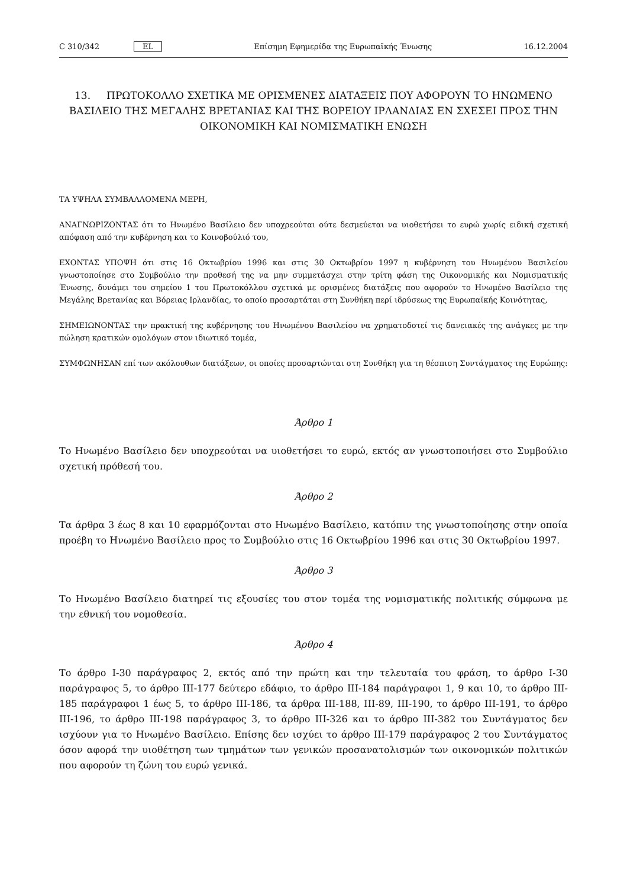C 310/342 EL Επίσημη Εφημερίδα της Ευρωπαϊκής Ένωσης 16.12.2004
13. ΠΡΩΤΟΚΟΛΛΟ ΣΧΕΤΙΚΑ ΜΕ ΟΡΙΣΜΕΝΕΣ ΔΙΑΤΑΞΕΙΣ ΠΟΥ ΑΦΟΡΟΥΝ ΤΟ ΗΝΩΜΕΝΟ ΒΑΣΙΛΕΙΟ ΤΗΣ ΜΕΓΑΛΗΣ ΒΡΕΤΑΝΙΑΣ ΚΑΙ ΤΗΣ ΒΟΡΕΙΟΥ ΙΡΛΑΝΔΙΑΣ ΕΝ ΣΧΕΣΕΙ ΠΡΟΣ ΤΗΝ ΟΙΚΟΝΟΜΙΚΗ ΚΑΙ ΝΟΜΙΣΜΑΤΙΚΗ ΕΝΩΣΗ
ΤΑ ΥΨΗΛΑ ΣΥΜΒΑΛΛΟΜΕΝΑ ΜΕΡΗ,
ΑΝΑΓΝΩΡΙΖΟΝΤΑΣ ότι το Ηνωμένο Βασίλειο δεν υποχρεούται ούτε δεσμεύεται να υιοθετήσει το ευρώ χωρίς ειδική σχετική απόφαση από την κυβέρνηση και το Κοινοβούλιό του,
ΕΧΟΝΤΑΣ ΥΠΟΨΗ ότι στις 16 Οκτωβρίου 1996 και στις 30 Οκτωβρίου 1997 η κυβέρνηση του Ηνωμένου Βασιλείου γνωστοποίησε στο Συμβούλιο την προθεσή της να μην συμμετάσχει στην τρίτη φάση της Οικονομικής και Νομισματικής Ένωσης, δυνάμει του σημείου 1 του Πρωτοκόλλου σχετικά με ορισμένες διατάξεις που αφορούν το Ηνωμένο Βασίλειο της Μεγάλης Βρετανίας και Βόρειας Ιρλανδίας, το οποίο προσαρτάται στη Συνθήκη περί ιδρύσεως της Ευρωπαϊκής Κοινότητας,
ΣΗΜΕΙΩΝΟΝΤΑΣ την πρακτική της κυβέρνησης του Ηνωμένου Βασιλείου να χρηματοδοτεί τις δανειακές της ανάγκες με την πώληση κρατικών ομολόγων στον ιδιωτικό τομέα,
ΣΥΜΦΩΝΗΣΑΝ επί των ακόλουθων διατάξεων, οι οποίες προσαρτώνται στη Συνθήκη για τη θέσπιση Συντάγματος της Ευρώπης:
Άρθρο 1
Το Ηνωμένο Βασίλειο δεν υποχρεούται να υιοθετήσει το ευρώ, εκτός αν γνωστοποιήσει στο Συμβούλιο σχετική πρόθεσή του.
Άρθρο 2
Τα άρθρα 3 έως 8 και 10 εφαρμόζονται στο Ηνωμένο Βασίλειο, κατόπιν της γνωστοποίησης στην οποία προέβη το Ηνωμένο Βασίλειο προς το Συμβούλιο στις 16 Οκτωβρίου 1996 και στις 30 Οκτωβρίου 1997.
Άρθρο 3
Το Ηνωμένο Βασίλειο διατηρεί τις εξουσίες του στον τομέα της νομισματικής πολιτικής σύμφωνα με την εθνική του νομοθεσία.
Άρθρο 4
Το άρθρο I-30 παράγραφος 2, εκτός από την πρώτη και την τελευταία του φράση, το άρθρο I-30 παράγραφος 5, το άρθρο III-177 δεύτερο εδάφιο, το άρθρο III-184 παράγραφοι 1, 9 και 10, το άρθρο III-185 παράγραφοι 1 έως 5, το άρθρο III-186, τα άρθρα III-188, III-89, III-190, το άρθρο III-191, το άρθρο III-196, το άρθρο III-198 παράγραφος 3, το άρθρο III-326 και το άρθρο III-382 του Συντάγματος δεν ισχύουν για το Ηνωμένο Βασίλειο. Επίσης δεν ισχύει το άρθρο III-179 παράγραφος 2 του Συντάγματος όσον αφορά την υιοθέτηση των τμημάτων των γενικών προσανατολισμών των οικονομικών πολιτικών που αφορούν τη ζώνη του ευρώ γενικά.